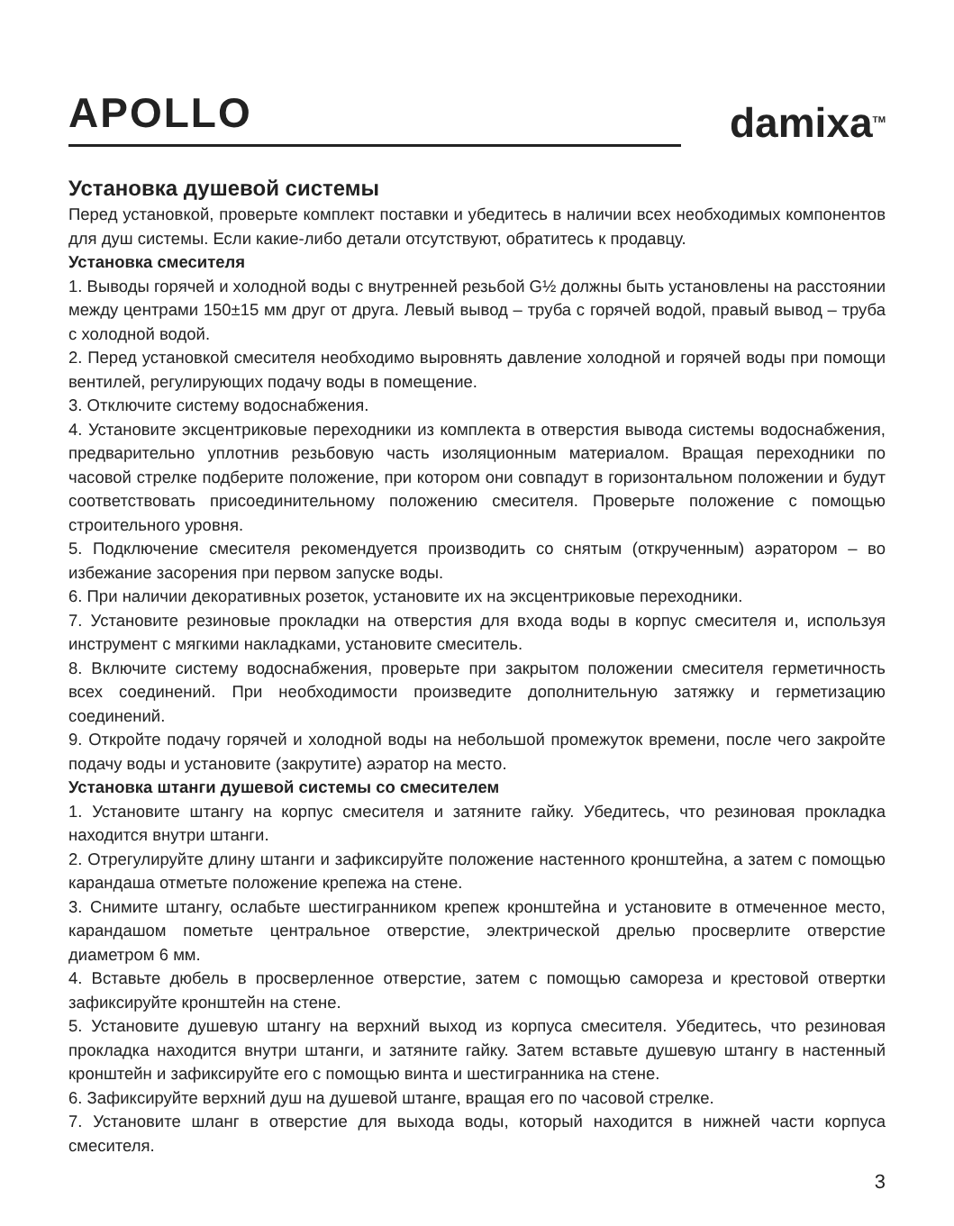APOLLO
damixa<sup>TM</sup>
Установка душевой системы
Перед установкой, проверьте комплект поставки и убедитесь в наличии всех необходимых компонентов для душ системы. Если какие-либо детали отсутствуют, обратитесь к продавцу.
Установка смесителя
1. Выводы горячей и холодной воды с внутренней резьбой G½ должны быть установлены на расстоянии между центрами 150±15 мм друг от друга. Левый вывод – труба с горячей водой, правый вывод – труба с холодной водой.
2. Перед установкой смесителя необходимо выровнять давление холодной и горячей воды при помощи вентилей, регулирующих подачу воды в помещение.
3. Отключите систему водоснабжения.
4. Установите эксцентриковые переходники из комплекта в отверстия вывода системы водоснабжения, предварительно уплотнив резьбовую часть изоляционным материалом. Вращая переходники по часовой стрелке подберите положение, при котором они совпадут в горизонтальном положении и будут соответствовать присоединительному положению смесителя. Проверьте положение с помощью строительного уровня.
5. Подключение смесителя рекомендуется производить со снятым (открученным) аэратором – во избежание засорения при первом запуске воды.
6. При наличии декоративных розеток, установите их на эксцентриковые переходники.
7. Установите резиновые прокладки на отверстия для входа воды в корпус смесителя и, используя инструмент с мягкими накладками, установите смеситель.
8. Включите систему водоснабжения, проверьте при закрытом положении смесителя герметичность всех соединений. При необходимости произведите дополнительную затяжку и герметизацию соединений.
9. Откройте подачу горячей и холодной воды на небольшой промежуток времени, после чего закройте подачу воды и установите (закрутите) аэратор на место.
Установка штанги душевой системы со смесителем
1. Установите штангу на корпус смесителя и затяните гайку. Убедитесь, что резиновая прокладка находится внутри штанги.
2. Отрегулируйте длину штанги и зафиксируйте положение настенного кронштейна, а затем с помощью карандаша отметьте положение крепежа на стене.
3. Снимите штангу, ослабьте шестигранником крепеж кронштейна и установите в отмеченное место, карандашом пометьте центральное отверстие, электрической дрелью просверлите отверстие диаметром 6 мм.
4. Вставьте дюбель в просверленное отверстие, затем с помощью самореза и крестовой отвертки зафиксируйте кронштейн на стене.
5. Установите душевую штангу на верхний выход из корпуса смесителя. Убедитесь, что резиновая прокладка находится внутри штанги, и затяните гайку. Затем вставьте душевую штангу в настенный кронштейн и зафиксируйте его с помощью винта и шестигранника на стене.
6. Зафиксируйте верхний душ на душевой штанге, вращая его по часовой стрелке.
7. Установите шланг в отверстие для выхода воды, который находится в нижней части корпуса смесителя.
3